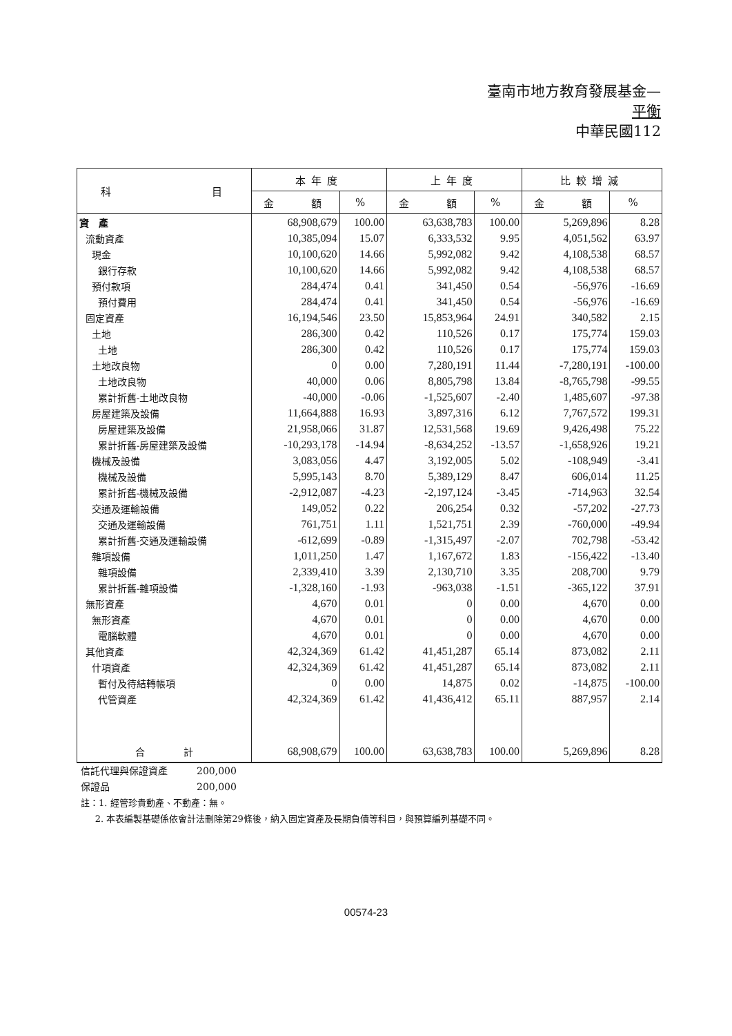臺南市地方教育發展基金—
平衡
中華民國112
| 科 目 | 本年度 | | 上年度 | | 比較增減 | |
| --- | --- | --- | --- | --- | --- | --- |
| | 金 額 | % | 金 額 | % | 金 額 | % |
| 資 產 | 68,908,679 | 100.00 | 63,638,783 | 100.00 | 5,269,896 | 8.28 |
| 流動資產 | 10,385,094 | 15.07 | 6,333,532 | 9.95 | 4,051,562 | 63.97 |
| 現金 | 10,100,620 | 14.66 | 5,992,082 | 9.42 | 4,108,538 | 68.57 |
| 銀行存款 | 10,100,620 | 14.66 | 5,992,082 | 9.42 | 4,108,538 | 68.57 |
| 預付款項 | 284,474 | 0.41 | 341,450 | 0.54 | -56,976 | -16.69 |
| 預付費用 | 284,474 | 0.41 | 341,450 | 0.54 | -56,976 | -16.69 |
| 固定資產 | 16,194,546 | 23.50 | 15,853,964 | 24.91 | 340,582 | 2.15 |
| 土地 | 286,300 | 0.42 | 110,526 | 0.17 | 175,774 | 159.03 |
| 土地 | 286,300 | 0.42 | 110,526 | 0.17 | 175,774 | 159.03 |
| 土地改良物 | 0 | 0.00 | 7,280,191 | 11.44 | -7,280,191 | -100.00 |
| 土地改良物 | 40,000 | 0.06 | 8,805,798 | 13.84 | -8,765,798 | -99.55 |
| 累計折舊-土地改良物 | -40,000 | -0.06 | -1,525,607 | -2.40 | 1,485,607 | -97.38 |
| 房屋建築及設備 | 11,664,888 | 16.93 | 3,897,316 | 6.12 | 7,767,572 | 199.31 |
| 房屋建築及設備 | 21,958,066 | 31.87 | 12,531,568 | 19.69 | 9,426,498 | 75.22 |
| 累計折舊-房屋建築及設備 | -10,293,178 | -14.94 | -8,634,252 | -13.57 | -1,658,926 | 19.21 |
| 機械及設備 | 3,083,056 | 4.47 | 3,192,005 | 5.02 | -108,949 | -3.41 |
| 機械及設備 | 5,995,143 | 8.70 | 5,389,129 | 8.47 | 606,014 | 11.25 |
| 累計折舊-機械及設備 | -2,912,087 | -4.23 | -2,197,124 | -3.45 | -714,963 | 32.54 |
| 交通及運輸設備 | 149,052 | 0.22 | 206,254 | 0.32 | -57,202 | -27.73 |
| 交通及運輸設備 | 761,751 | 1.11 | 1,521,751 | 2.39 | -760,000 | -49.94 |
| 累計折舊-交通及運輸設備 | -612,699 | -0.89 | -1,315,497 | -2.07 | 702,798 | -53.42 |
| 雜項設備 | 1,011,250 | 1.47 | 1,167,672 | 1.83 | -156,422 | -13.40 |
| 雜項設備 | 2,339,410 | 3.39 | 2,130,710 | 3.35 | 208,700 | 9.79 |
| 累計折舊-雜項設備 | -1,328,160 | -1.93 | -963,038 | -1.51 | -365,122 | 37.91 |
| 無形資產 | 4,670 | 0.01 | 0 | 0.00 | 4,670 | 0.00 |
| 無形資產 | 4,670 | 0.01 | 0 | 0.00 | 4,670 | 0.00 |
| 電腦軟體 | 4,670 | 0.01 | 0 | 0.00 | 4,670 | 0.00 |
| 其他資產 | 42,324,369 | 61.42 | 41,451,287 | 65.14 | 873,082 | 2.11 |
| 什項資產 | 42,324,369 | 61.42 | 41,451,287 | 65.14 | 873,082 | 2.11 |
| 暫付及待結轉帳項 | 0 | 0.00 | 14,875 | 0.02 | -14,875 | -100.00 |
| 代管資產 | 42,324,369 | 61.42 | 41,436,412 | 65.11 | 887,957 | 2.14 |
| 合 計 | 68,908,679 | 100.00 | 63,638,783 | 100.00 | 5,269,896 | 8.28 |
信託代理與保證資產　　　200,000
保證品　　　　　　　　　200,000
註：1. 經管珍貴動產、不動產：無。
2. 本表編製基礎係依會計法刪除第29條後，納入固定資產及長期負債等科目，與預算編列基礎不同。
00574-23